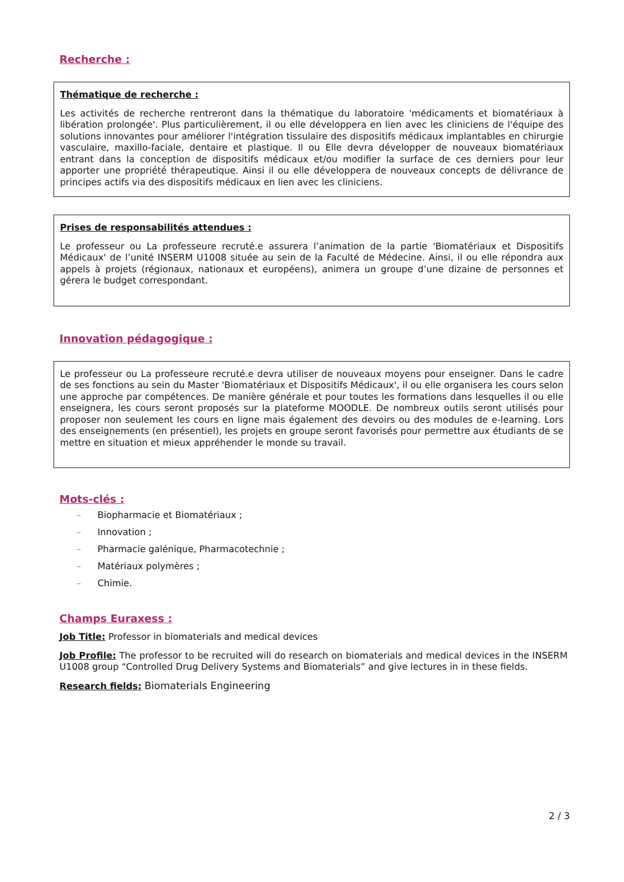Recherche :
Thématique de recherche :
Les activités de recherche rentreront dans la thématique du laboratoire 'médicaments et biomatériaux à libération prolongée'. Plus particulièrement, il ou elle développera en lien avec les cliniciens de l'équipe des solutions innovantes pour améliorer l'intégration tissulaire des dispositifs médicaux implantables en chirurgie vasculaire, maxillo-faciale, dentaire et plastique. Il ou Elle devra développer de nouveaux biomatériaux entrant dans la conception de dispositifs médicaux et/ou modifier la surface de ces derniers pour leur apporter une propriété thérapeutique. Ainsi il ou elle développera de nouveaux concepts de délivrance de principes actifs via des dispositifs médicaux en lien avec les cliniciens.
Prises de responsabilités attendues :
Le professeur ou La professeure recruté.e assurera l’animation de la partie 'Biomatériaux et Dispositifs Médicaux' de l’unité INSERM U1008 située au sein de la Faculté de Médecine. Ainsi, il ou elle répondra aux appels à projets (régionaux, nationaux et européens), animera un groupe d’une dizaine de personnes et gérera le budget correspondant.
Innovation pédagogique :
Le professeur ou La professeure recruté.e devra utiliser de nouveaux moyens pour enseigner. Dans le cadre de ses fonctions au sein du Master 'Biomatériaux et Dispositifs Médicaux', il ou elle organisera les cours selon une approche par compétences. De manière générale et pour toutes les formations dans lesquelles il ou elle enseignera, les cours seront proposés sur la plateforme MOODLE. De nombreux outils seront utilisés pour proposer non seulement les cours en ligne mais également des devoirs ou des modules de e-learning. Lors des enseignements (en présentiel), les projets en groupe seront favorisés pour permettre aux étudiants de se mettre en situation et mieux appréhender le monde su travail.
Mots-clés :
– Biopharmacie et Biomatériaux ;
– Innovation ;
– Pharmacie galénique, Pharmacotechnie ;
– Matériaux polymères ;
– Chimie.
Champs Euraxess :
Job Title: Professor in biomaterials and medical devices
Job Profile: The professor to be recruited will do research on biomaterials and medical devices in the INSERM U1008 group “Controlled Drug Delivery Systems and Biomaterials” and give lectures in in these fields.
Research fields: Biomaterials Engineering
2 / 3